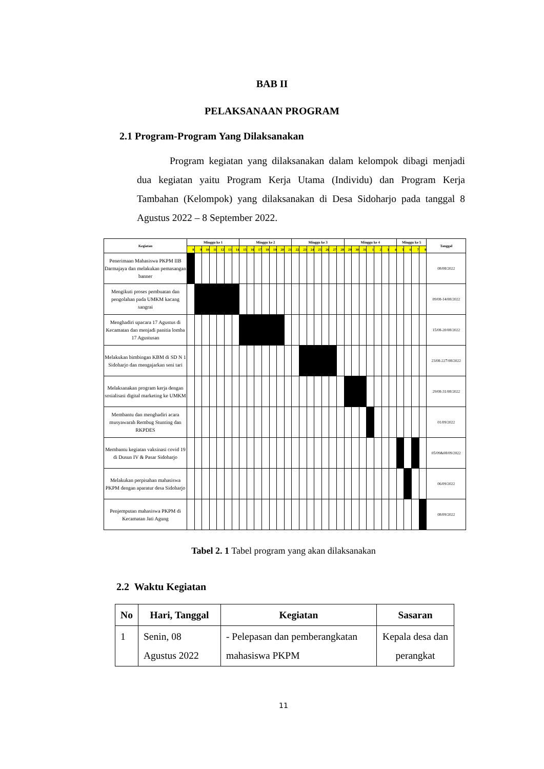BAB II
PELAKSANAAN PROGRAM
2.1 Program-Program Yang Dilaksanakan
Program kegiatan yang dilaksanakan dalam kelompok dibagi menjadi dua kegiatan yaitu Program Kerja Utama (Individu) dan Program Kerja Tambahan (Kelompok) yang dilaksanakan di Desa Sidoharjo pada tanggal 8 Agustus 2022 – 8 September 2022.
| Kegiatan | Minggu ke 1 | | | | | | | Minggu ke 2 | | | | | | | Minggu ke 3 | | | | | | | Minggu ke 4 | | | | | | | Minggu ke 5 | | | | Tanggal |
| | 8 | 9 | 10 | 11 | 12 | 13 | 14 | 15 | 16 | 17 | 18 | 19 | 20 | 21 | 22 | 23 | 24 | 25 | 26 | 27 | 28 | 29 | 30 | 31 | 1 | 2 | 3 | 4 | 5 | 6 | 7 | 8 | |
| Penerimaan Mahasiswa PKPM IIB Darmajaya dan melakukan pemasangan banner | | | | | | | | | | | | | | | | | | | | | | | | | | | | | | | | | 08/08/2022 |
| Mengikuti proses pembuatan dan pengolahan pada UMKM kacang sangrai | | | | | | | | | | | | | | | | | | | | | | | | | | | | | | | | | 09/08-14/08/2022 |
| Menghadiri upacara 17 Agustus di Kecamatan dan menjadi panitia lomba 17 Agustusan | | | | | | | | | | | | | | | | | | | | | | | | | | | | | | | | | 15/08-20/08/2022 |
| Melakukan bimbingan KBM di SD N 1 Sidoharjo dan mengajarkan seni tari | | | | | | | | | | | | | | | | | | | | | | | | | | | | | | | | | 23/08-227/08/2022 |
| Melaksanakan program kerja dengan sosialisasi digital marketing ke UMKM | | | | | | | | | | | | | | | | | | | | | | | | | | | | | | | | | 29/08-31/08/2022 |
| Membantu dan menghadiri acara musyawarah Rembug Stunting dan RKPDES | | | | | | | | | | | | | | | | | | | | | | | | | | | | | | | | | 01/09/2022 |
| Membantu kegiatan vaksinasi covid 19 di Dusun IV & Pasar Sidoharjo | | | | | | | | | | | | | | | | | | | | | | | | | | | | | | | | | 05/09&08/09/2022 |
| Melakukan perpisahan mahasiswa PKPM dengan aparatur desa Sidoharjo | | | | | | | | | | | | | | | | | | | | | | | | | | | | | | | | | 06/09/2022 |
| Penjemputan mahasiswa PKPM di Kecamatan Jati Agung | | | | | | | | | | | | | | | | | | | | | | | | | | | | | | | | | 08/09/2022 |
Tabel 2. 1 Tabel program yang akan dilaksanakan
2.2 Waktu Kegiatan
| No | Hari, Tanggal | Kegiatan | Sasaran |
| --- | --- | --- | --- |
| 1 | Senin, 08 Agustus 2022 | - Pelepasan dan pemberangkatan mahasiswa PKPM | Kepala desa dan perangkat |
11